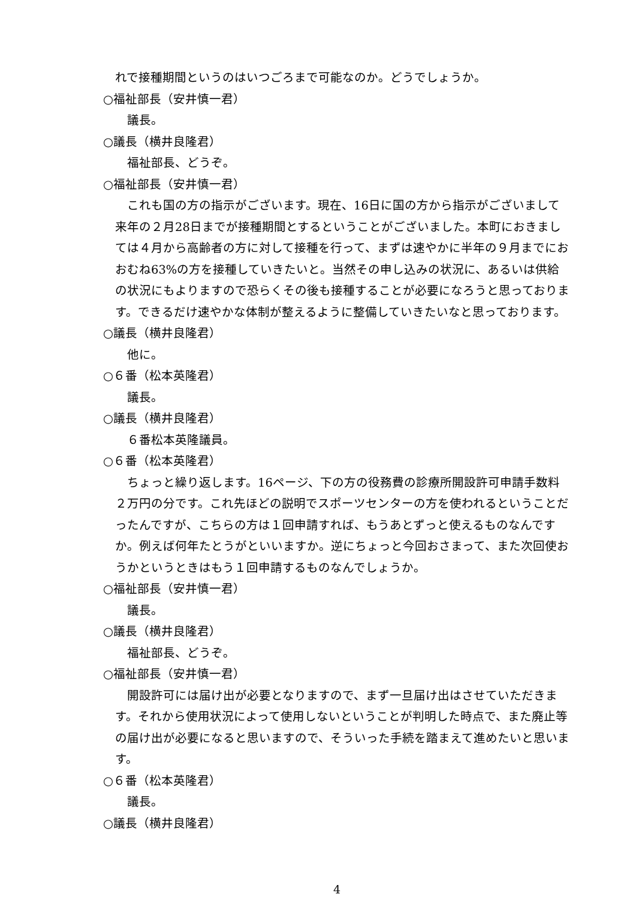れで接種期間というのはいつごろまで可能なのか。どうでしょうか。
○福祉部長（安井慎一君）
議長。
○議長（横井良隆君）
福祉部長、どうぞ。
○福祉部長（安井慎一君）
これも国の方の指示がございます。現在、16日に国の方から指示がございまして来年の２月28日までが接種期間とするということがございました。本町におきましては４月から高齢者の方に対して接種を行って、まずは速やかに半年の９月までにおおむね63%の方を接種していきたいと。当然その申し込みの状況に、あるいは供給の状況にもよりますので恐らくその後も接種することが必要になろうと思っております。できるだけ速やかな体制が整えるように整備していきたいなと思っております。
○議長（横井良隆君）
他に。
○６番（松本英隆君）
議長。
○議長（横井良隆君）
６番松本英隆議員。
○６番（松本英隆君）
ちょっと繰り返します。16ページ、下の方の役務費の診療所開設許可申請手数料２万円の分です。これ先ほどの説明でスポーツセンターの方を使われるということだったんですが、こちらの方は１回申請すれば、もうあとずっと使えるものなんですか。例えば何年たとうがといいますか。逆にちょっと今回おさまって、また次回使おうかというときはもう１回申請するものなんでしょうか。
○福祉部長（安井慎一君）
議長。
○議長（横井良隆君）
福祉部長、どうぞ。
○福祉部長（安井慎一君）
開設許可には届け出が必要となりますので、まず一旦届け出はさせていただきます。それから使用状況によって使用しないということが判明した時点で、また廃止等の届け出が必要になると思いますので、そういった手続を踏まえて進めたいと思います。
○６番（松本英隆君）
議長。
○議長（横井良隆君）
4